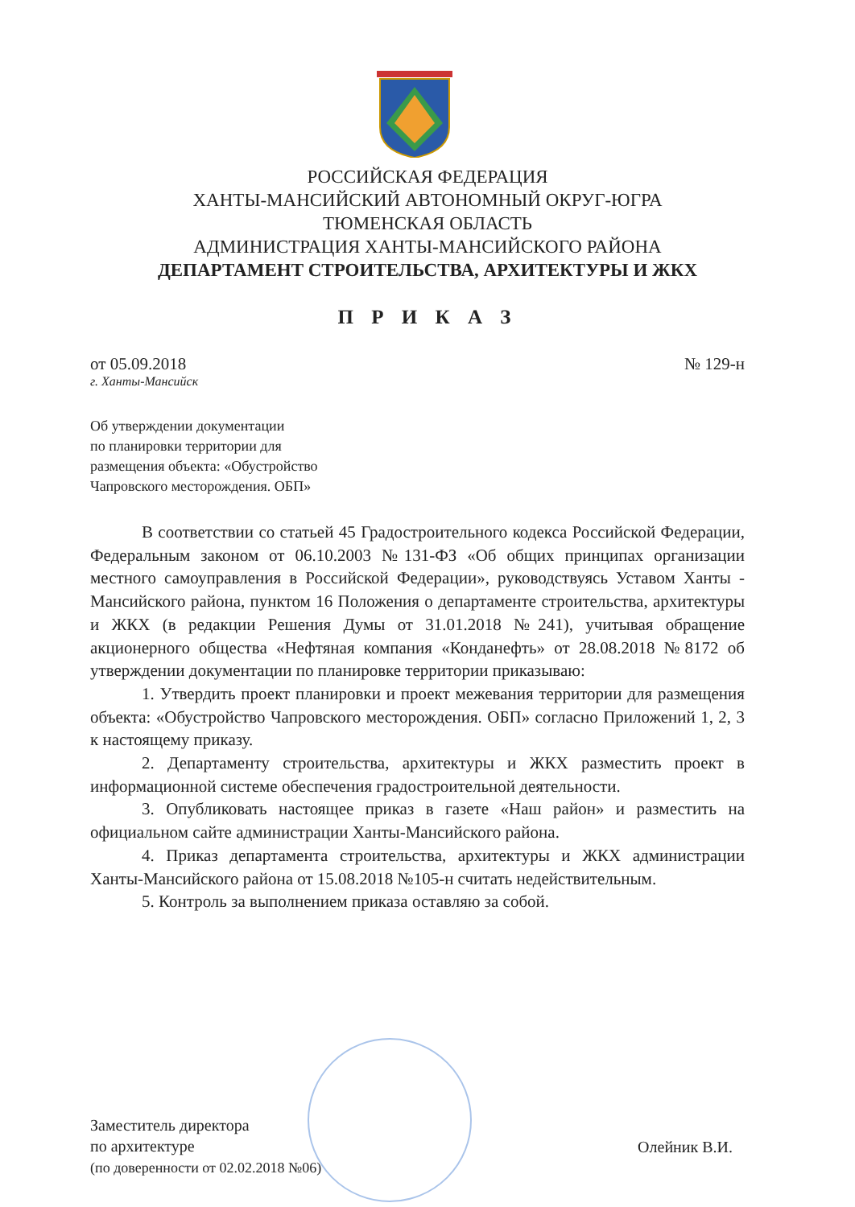РОССИЙСКАЯ ФЕДЕРАЦИЯ
ХАНТЫ-МАНСИЙСКИЙ АВТОНОМНЫЙ ОКРУГ-ЮГРА
ТЮМЕНСКАЯ ОБЛАСТЬ
АДМИНИСТРАЦИЯ ХАНТЫ-МАНСИЙСКОГО РАЙОНА
ДЕПАРТАМЕНТ СТРОИТЕЛЬСТВА, АРХИТЕКТУРЫ И ЖКХ
П Р И К А З
от 05.09.2018 № 129-н
г. Ханты-Мансийск
Об утверждении документации
по планировки территории для
размещения объекта: «Обустройство
Чапровского месторождения. ОБП»
В соответствии со статьей 45 Градостроительного кодекса Российской Федерации, Федеральным законом от 06.10.2003 №131-ФЗ «Об общих принципах организации местного самоуправления в Российской Федерации», руководствуясь Уставом Ханты - Мансийского района, пунктом 16 Положения о департаменте строительства, архитектуры и ЖКХ (в редакции Решения Думы от 31.01.2018 №241), учитывая обращение акционерного общества «Нефтяная компания «Конданефть» от 28.08.2018 №8172 об утверждении документации по планировке территории приказываю:
1. Утвердить проект планировки и проект межевания территории для размещения объекта: «Обустройство Чапровского месторождения. ОБП» согласно Приложений 1, 2, 3 к настоящему приказу.
2. Департаменту строительства, архитектуры и ЖКХ разместить проект в информационной системе обеспечения градостроительной деятельности.
3. Опубликовать настоящее приказ в газете «Наш район» и разместить на официальном сайте администрации Ханты-Мансийского района.
4. Приказ департамента строительства, архитектуры и ЖКХ администрации Ханты-Мансийского района от 15.08.2018 №105-н считать недействительным.
5. Контроль за выполнением приказа оставляю за собой.
Заместитель директора
по архитектуре
(по доверенности от 02.02.2018 №06)
Олейник В.И.